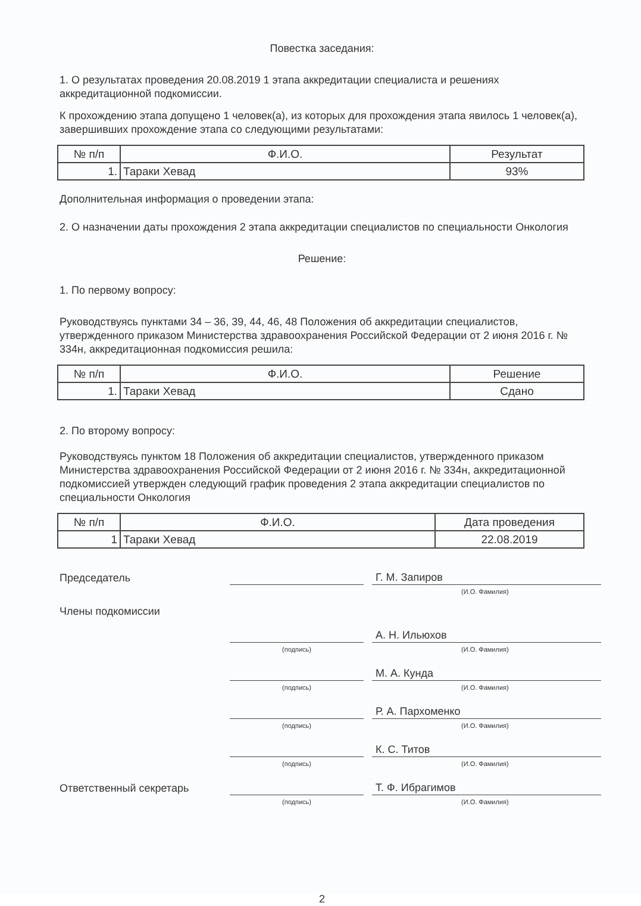Повестка заседания:
1. О результатах проведения 20.08.2019 1 этапа аккредитации специалиста и решениях аккредитационной подкомиссии.
К прохождению этапа допущено 1 человек(а), из которых для прохождения этапа явилось 1 человек(а), завершивших прохождение этапа со следующими результатами:
| № п/п | Ф.И.О. | Результат |
| --- | --- | --- |
| 1. | Тараки Хевад | 93% |
Дополнительная информация о проведении этапа:
2. О назначении даты прохождения 2 этапа аккредитации специалистов по специальности Онкология
Решение:
1. По первому вопросу:
Руководствуясь пунктами 34 – 36, 39, 44, 46, 48 Положения об аккредитации специалистов, утвержденного приказом Министерства здравоохранения Российской Федерации от 2 июня 2016 г. № 334н, аккредитационная подкомиссия решила:
| № п/п | Ф.И.О. | Решение |
| --- | --- | --- |
| 1. | Тараки Хевад | Сдано |
2. По второму вопросу:
Руководствуясь пунктом 18 Положения об аккредитации специалистов, утвержденного приказом Министерства здравоохранения Российской Федерации от 2 июня 2016 г. № 334н, аккредитационной подкомиссией утвержден следующий график проведения 2 этапа аккредитации специалистов по специальности Онкология
| № п/п | Ф.И.О. | Дата проведения |
| --- | --- | --- |
| 1 | Тараки Хевад | 22.08.2019 |
Председатель
Г. М. Запиров
(И.О. Фамилия)
Члены подкомиссии
А. Н. Ильюхов
(подпись)
(И.О. Фамилия)
М. А. Кунда
(подпись)
(И.О. Фамилия)
Р. А. Пархоменко
(подпись)
(И.О. Фамилия)
К. С. Титов
(подпись)
(И.О. Фамилия)
Ответственный секретарь
Т. Ф. Ибрагимов
(подпись)
(И.О. Фамилия)
2